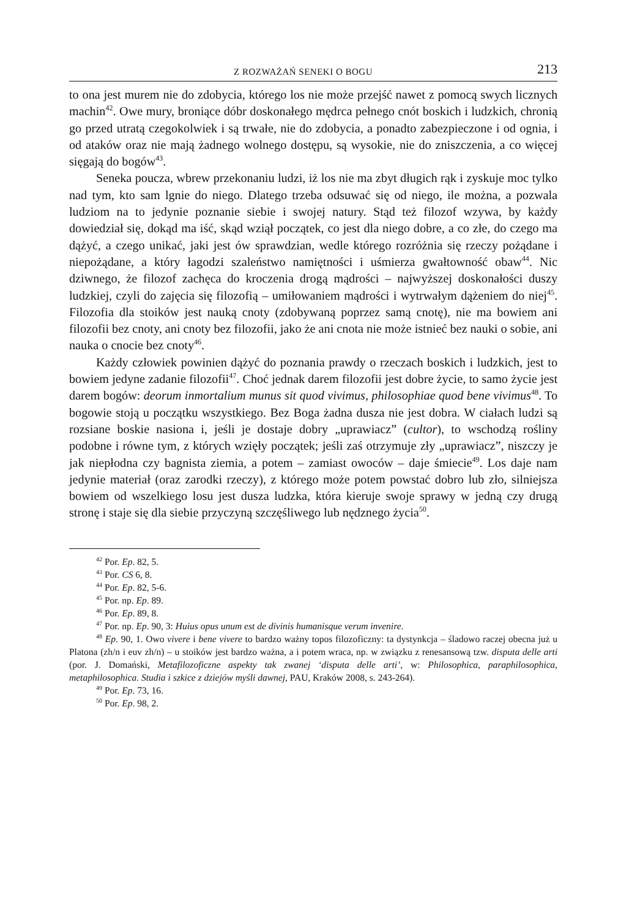Z ROZWAŻAŃ SENEKI O BOGU 213
to ona jest murem nie do zdobycia, którego los nie może przejść nawet z pomocą swych licznych machin<sup>42</sup>. Owe mury, broniące dóbr doskonałego mędrca pełnego cnót boskich i ludzkich, chronią go przed utratą czegokolwiek i są trwałe, nie do zdobycia, a ponadto zabezpieczone i od ognia, i od ataków oraz nie mają żadnego wolnego dostępu, są wysokie, nie do zniszczenia, a co więcej sięgają do bogów<sup>43</sup>.
Seneka poucza, wbrew przekonaniu ludzi, iż los nie ma zbyt długich rąk i zyskuje moc tylko nad tym, kto sam lgnie do niego. Dlatego trzeba odsuwać się od niego, ile można, a pozwala ludziom na to jedynie poznanie siebie i swojej natury. Stąd też filozof wzywa, by każdy dowiedział się, dokąd ma iść, skąd wziął początek, co jest dla niego dobre, a co złe, do czego ma dążyć, a czego unikać, jaki jest ów sprawdzian, wedle którego rozróżnia się rzeczy pożądane i niepożądane, a który łagodzi szaleństwo namiętności i uśmierza gwałtowność obaw<sup>44</sup>. Nic dziwnego, że filozof zachęca do kroczenia drogą mądrości – najwyższej doskonałości duszy ludzkiej, czyli do zajęcia się filozofią – umiłowaniem mądrości i wytrwałym dążeniem do niej<sup>45</sup>. Filozofia dla stoików jest nauką cnoty (zdobywaną poprzez samą cnotę), nie ma bowiem ani filozofii bez cnoty, ani cnoty bez filozofii, jako że ani cnota nie może istnieć bez nauki o sobie, ani nauka o cnocie bez cnoty<sup>46</sup>.
Każdy człowiek powinien dążyć do poznania prawdy o rzeczach boskich i ludzkich, jest to bowiem jedyne zadanie filozofii<sup>47</sup>. Choć jednak darem filozofii jest dobre życie, to samo życie jest darem bogów: deorum inmortalium munus sit quod vivimus, philosophiae quod bene vivimus<sup>48</sup>. To bogowie stoją u początku wszystkiego. Bez Boga żadna dusza nie jest dobra. W ciałach ludzi są rozsiane boskie nasiona i, jeśli je dostaje dobry „uprawiacz” (cultor), to wschodzą rośliny podobne i równe tym, z których wzięły początek; jeśli zaś otrzymuje zły „uprawiacz”, niszczy je jak niepłodna czy bagnista ziemia, a potem – zamiast owoców – daje śmiecie<sup>49</sup>. Los daje nam jedynie materiał (oraz zarodki rzeczy), z którego może potem powstać dobro lub zło, silniejsza bowiem od wszelkiego losu jest dusza ludzka, która kieruje swoje sprawy w jedną czy drugą stronę i staje się dla siebie przyczyną szczęśliwego lub nędznego życia<sup>50</sup>.
<sup>42</sup> Por. Ep. 82, 5.
<sup>43</sup> Por. CS 6, 8.
<sup>44</sup> Por. Ep. 82, 5-6.
<sup>45</sup> Por. np. Ep. 89.
<sup>46</sup> Por. Ep. 89, 8.
<sup>47</sup> Por. np. Ep. 90, 3: Huius opus unum est de divinis humanisque verum invenire.
<sup>48</sup> Ep. 90, 1. Owo vivere i bene vivere to bardzo ważny topos filozoficzny: ta dystynkcja – śladowo raczej obecna już u Platona (zh/n i euv zh/n) – u stoików jest bardzo ważna, a i potem wraca, np. w związku z renesansową tzw. disputa delle arti (por. J. Domański, Metafilozoficzne aspekty tak zwanej ‘disputa delle arti’, w: Philosophica, paraphilosophica, metaphilosophica. Studia i szkice z dziejów myśli dawnej, PAU, Kraków 2008, s. 243-264).
<sup>49</sup> Por. Ep. 73, 16.
<sup>50</sup> Por. Ep. 98, 2.